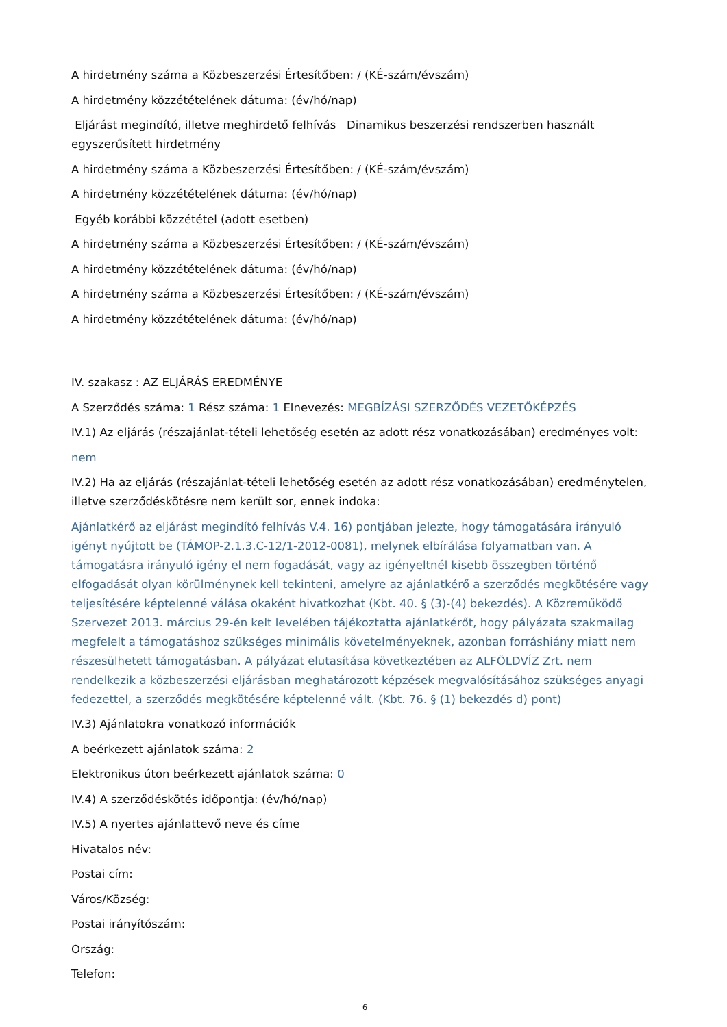A hirdetmény száma a Közbeszerzési Értesítőben: / (KÉ-szám/évszám)
A hirdetmény közzétételének dátuma: (év/hó/nap)
Eljárást megindító, illetve meghirdető felhívás Dinamikus beszerzési rendszerben használt egyszerűsített hirdetmény
A hirdetmény száma a Közbeszerzési Értesítőben: / (KÉ-szám/évszám)
A hirdetmény közzétételének dátuma: (év/hó/nap)
Egyéb korábbi közzététel (adott esetben)
A hirdetmény száma a Közbeszerzési Értesítőben: / (KÉ-szám/évszám)
A hirdetmény közzétételének dátuma: (év/hó/nap)
A hirdetmény száma a Közbeszerzési Értesítőben: / (KÉ-szám/évszám)
A hirdetmény közzétételének dátuma: (év/hó/nap)
IV. szakasz : AZ ELJÁRÁS EREDMÉNYE
A Szerződés száma: 1 Rész száma: 1 Elnevezés: MEGBÍZÁSI SZERZŐDÉS VEZETŐKÉPZÉS
IV.1) Az eljárás (részajánlat-tételi lehetőség esetén az adott rész vonatkozásában) eredményes volt:
nem
IV.2) Ha az eljárás (részajánlat-tételi lehetőség esetén az adott rész vonatkozásában) eredménytelen, illetve szerződéskötésre nem került sor, ennek indoka:
Ajánlatkérő az eljárást megindító felhívás V.4. 16) pontjában jelezte, hogy támogatására irányuló igényt nyújtott be (TÁMOP-2.1.3.C-12/1-2012-0081), melynek elbírálása folyamatban van. A támogatásra irányuló igény el nem fogadását, vagy az igényeltnél kisebb összegben történő elfogadását olyan körülménynek kell tekinteni, amelyre az ajánlatkérő a szerződés megkötésére vagy teljesítésére képtelenné válása okaként hivatkozhat (Kbt. 40. § (3)-(4) bekezdés). A Közreműködő Szervezet 2013. március 29-én kelt levelében tájékoztatta ajánlatkérőt, hogy pályázata szakmailag megfelelt a támogatáshoz szükséges minimális követelményeknek, azonban forráshiány miatt nem részesülhetett támogatásban. A pályázat elutasítása következtében az ALFÖLDVÍZ Zrt. nem rendelkezik a közbeszerzési eljárásban meghatározott képzések megvalósításához szükséges anyagi fedezettel, a szerződés megkötésére képtelenné vált. (Kbt. 76. § (1) bekezdés d) pont)
IV.3) Ajánlatokra vonatkozó információk
A beérkezett ajánlatok száma: 2
Elektronikus úton beérkezett ajánlatok száma: 0
IV.4) A szerződéskötés időpontja: (év/hó/nap)
IV.5) A nyertes ajánlattevő neve és címe
Hivatalos név:
Postai cím:
Város/Község:
Postai irányítószám:
Ország:
Telefon:
6